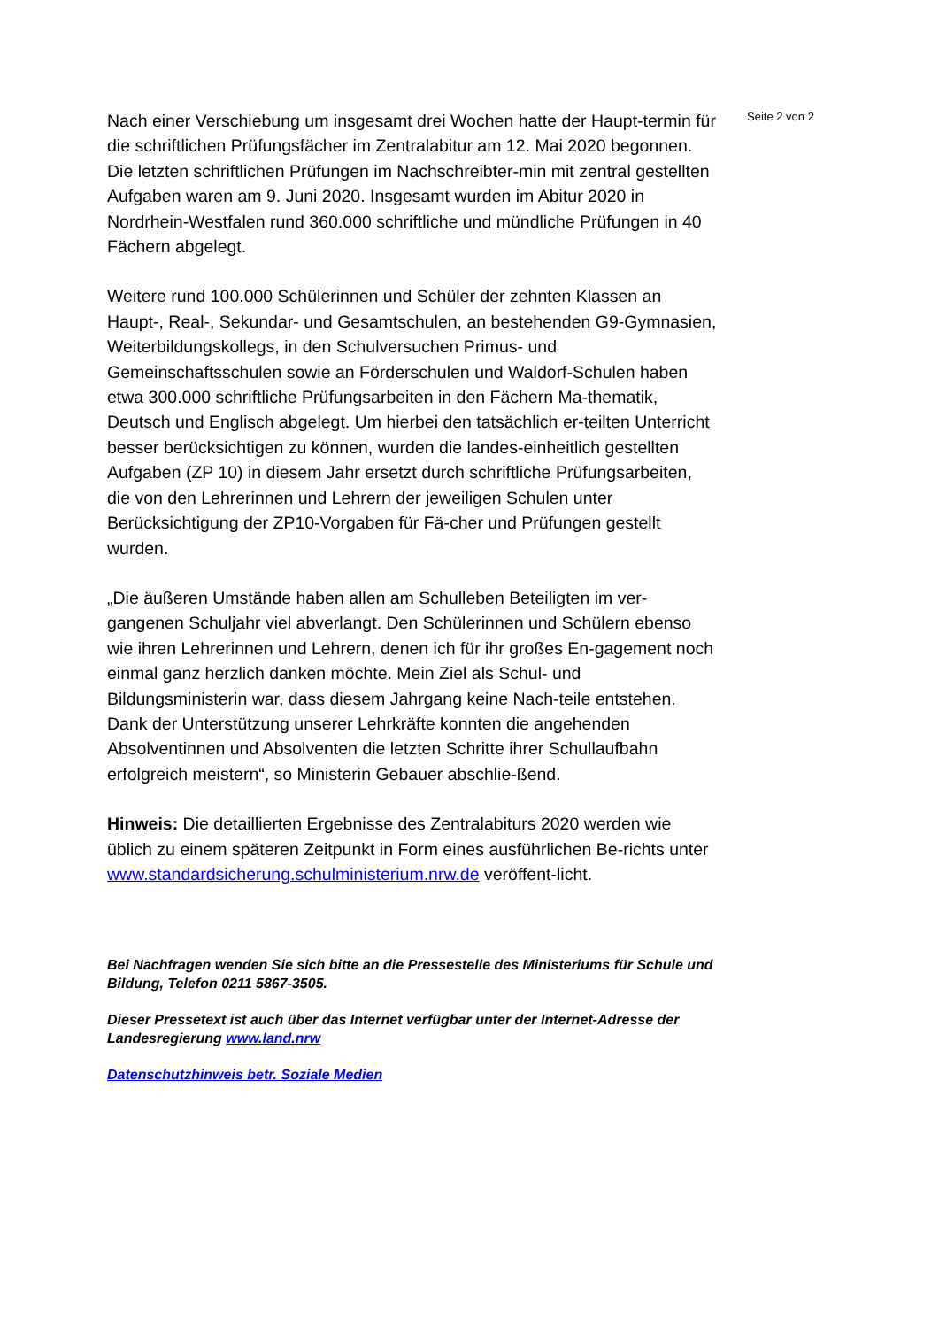Nach einer Verschiebung um insgesamt drei Wochen hatte der Haupt-termin für die schriftlichen Prüfungsfächer im Zentralabitur am 12. Mai 2020 begonnen. Die letzten schriftlichen Prüfungen im Nachschreibter-min mit zentral gestellten Aufgaben waren am 9. Juni 2020. Insgesamt wurden im Abitur 2020 in Nordrhein-Westfalen rund 360.000 schriftliche und mündliche Prüfungen in 40 Fächern abgelegt.
Weitere rund 100.000 Schülerinnen und Schüler der zehnten Klassen an Haupt-, Real-, Sekundar- und Gesamtschulen, an bestehenden G9-Gymnasien, Weiterbildungskollegs, in den Schulversuchen Primus- und Gemeinschaftsschulen sowie an Förderschulen und Waldorf-Schulen haben etwa 300.000 schriftliche Prüfungsarbeiten in den Fächern Ma-thematik, Deutsch und Englisch abgelegt. Um hierbei den tatsächlich er-teilten Unterricht besser berücksichtigen zu können, wurden die landes-einheitlich gestellten Aufgaben (ZP 10) in diesem Jahr ersetzt durch schriftliche Prüfungsarbeiten, die von den Lehrerinnen und Lehrern der jeweiligen Schulen unter Berücksichtigung der ZP10-Vorgaben für Fä-cher und Prüfungen gestellt wurden.
„Die äußeren Umstände haben allen am Schulleben Beteiligten im ver-gangenen Schuljahr viel abverlangt. Den Schülerinnen und Schülern ebenso wie ihren Lehrerinnen und Lehrern, denen ich für ihr großes En-gagement noch einmal ganz herzlich danken möchte. Mein Ziel als Schul- und Bildungsministerin war, dass diesem Jahrgang keine Nach-teile entstehen. Dank der Unterstützung unserer Lehrkräfte konnten die angehenden Absolventinnen und Absolventen die letzten Schritte ihrer Schullaufbahn erfolgreich meistern“, so Ministerin Gebauer abschlie-ßend.
Hinweis: Die detaillierten Ergebnisse des Zentralabiturs 2020 werden wie üblich zu einem späteren Zeitpunkt in Form eines ausführlichen Be-richts unter www.standardsicherung.schulministerium.nrw.de veröffent-licht.
Bei Nachfragen wenden Sie sich bitte an die Pressestelle des Ministeriums für Schule und Bildung, Telefon 0211 5867-3505.
Dieser Pressetext ist auch über das Internet verfügbar unter der Internet-Adresse der Landesregierung www.land.nrw
Datenschutzhinweis betr. Soziale Medien
Seite 2 von 2